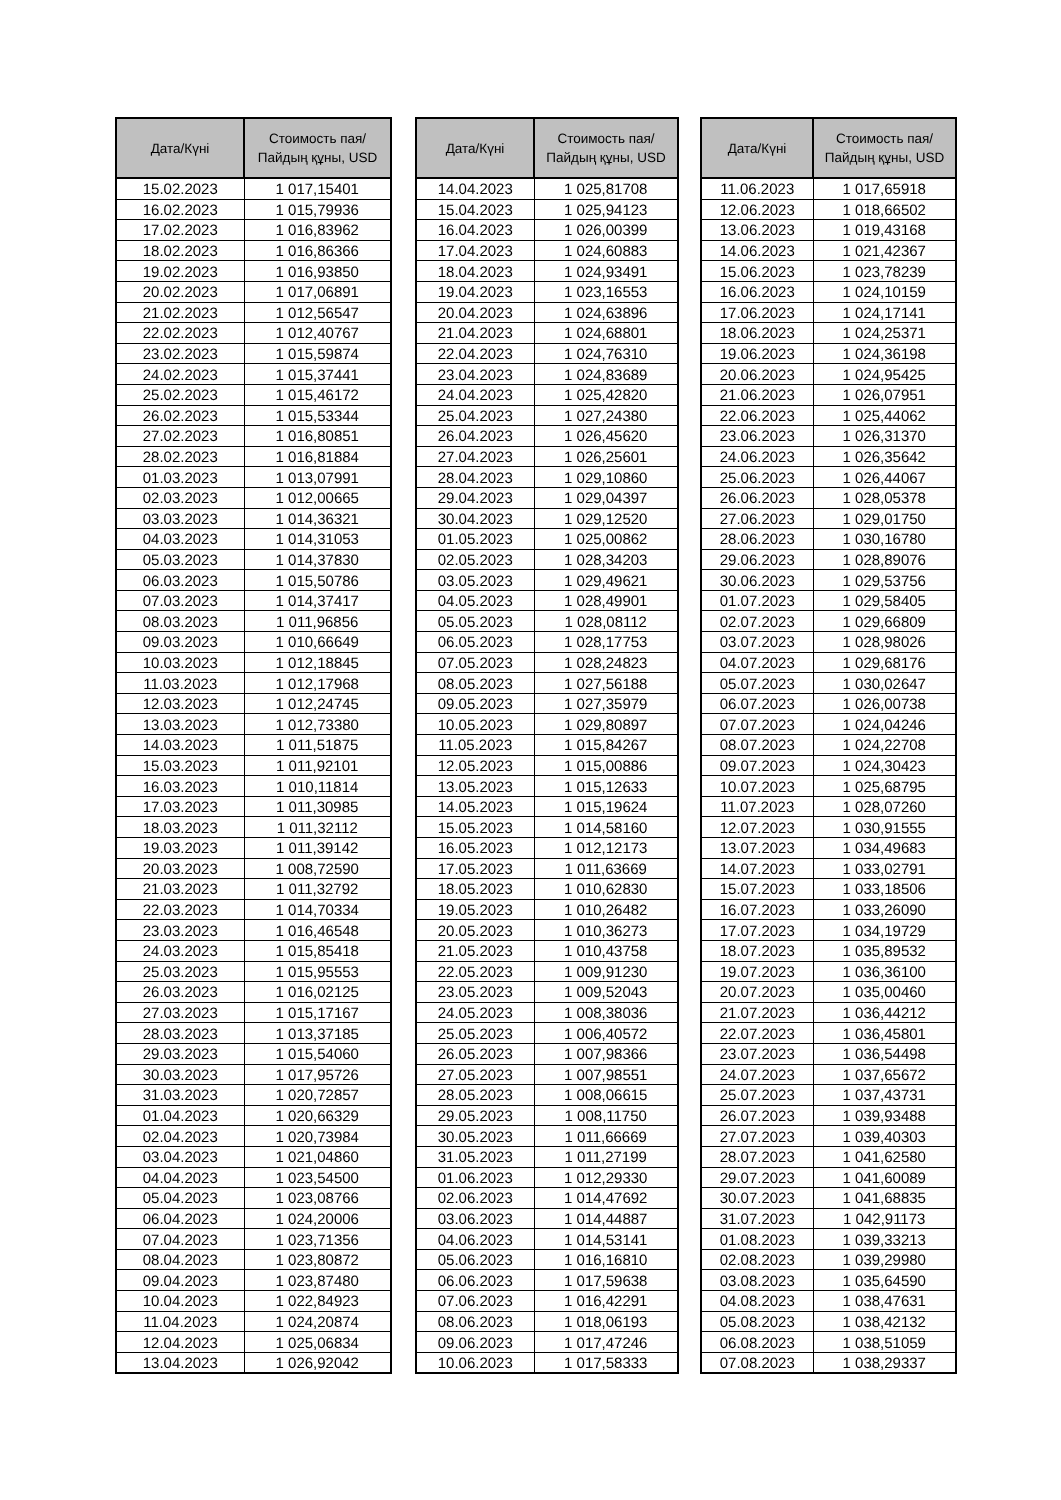| Дата/Күні | Стоимость пая/ Пайдың құны, USD |
| --- | --- |
| 15.02.2023 | 1 017,15401 |
| 16.02.2023 | 1 015,79936 |
| 17.02.2023 | 1 016,83962 |
| 18.02.2023 | 1 016,86366 |
| 19.02.2023 | 1 016,93850 |
| 20.02.2023 | 1 017,06891 |
| 21.02.2023 | 1 012,56547 |
| 22.02.2023 | 1 012,40767 |
| 23.02.2023 | 1 015,59874 |
| 24.02.2023 | 1 015,37441 |
| 25.02.2023 | 1 015,46172 |
| 26.02.2023 | 1 015,53344 |
| 27.02.2023 | 1 016,80851 |
| 28.02.2023 | 1 016,81884 |
| 01.03.2023 | 1 013,07991 |
| 02.03.2023 | 1 012,00665 |
| 03.03.2023 | 1 014,36321 |
| 04.03.2023 | 1 014,31053 |
| 05.03.2023 | 1 014,37830 |
| 06.03.2023 | 1 015,50786 |
| 07.03.2023 | 1 014,37417 |
| 08.03.2023 | 1 011,96856 |
| 09.03.2023 | 1 010,66649 |
| 10.03.2023 | 1 012,18845 |
| 11.03.2023 | 1 012,17968 |
| 12.03.2023 | 1 012,24745 |
| 13.03.2023 | 1 012,73380 |
| 14.03.2023 | 1 011,51875 |
| 15.03.2023 | 1 011,92101 |
| 16.03.2023 | 1 010,11814 |
| 17.03.2023 | 1 011,30985 |
| 18.03.2023 | 1 011,32112 |
| 19.03.2023 | 1 011,39142 |
| 20.03.2023 | 1 008,72590 |
| 21.03.2023 | 1 011,32792 |
| 22.03.2023 | 1 014,70334 |
| 23.03.2023 | 1 016,46548 |
| 24.03.2023 | 1 015,85418 |
| 25.03.2023 | 1 015,95553 |
| 26.03.2023 | 1 016,02125 |
| 27.03.2023 | 1 015,17167 |
| 28.03.2023 | 1 013,37185 |
| 29.03.2023 | 1 015,54060 |
| 30.03.2023 | 1 017,95726 |
| 31.03.2023 | 1 020,72857 |
| 01.04.2023 | 1 020,66329 |
| 02.04.2023 | 1 020,73984 |
| 03.04.2023 | 1 021,04860 |
| 04.04.2023 | 1 023,54500 |
| 05.04.2023 | 1 023,08766 |
| 06.04.2023 | 1 024,20006 |
| 07.04.2023 | 1 023,71356 |
| 08.04.2023 | 1 023,80872 |
| 09.04.2023 | 1 023,87480 |
| 10.04.2023 | 1 022,84923 |
| 11.04.2023 | 1 024,20874 |
| 12.04.2023 | 1 025,06834 |
| 13.04.2023 | 1 026,92042 |
| Дата/Күні | Стоимость пая/ Пайдың құны, USD |
| --- | --- |
| 14.04.2023 | 1 025,81708 |
| 15.04.2023 | 1 025,94123 |
| 16.04.2023 | 1 026,00399 |
| 17.04.2023 | 1 024,60883 |
| 18.04.2023 | 1 024,93491 |
| 19.04.2023 | 1 023,16553 |
| 20.04.2023 | 1 024,63896 |
| 21.04.2023 | 1 024,68801 |
| 22.04.2023 | 1 024,76310 |
| 23.04.2023 | 1 024,83689 |
| 24.04.2023 | 1 025,42820 |
| 25.04.2023 | 1 027,24380 |
| 26.04.2023 | 1 026,45620 |
| 27.04.2023 | 1 026,25601 |
| 28.04.2023 | 1 029,10860 |
| 29.04.2023 | 1 029,04397 |
| 30.04.2023 | 1 029,12520 |
| 01.05.2023 | 1 025,00862 |
| 02.05.2023 | 1 028,34203 |
| 03.05.2023 | 1 029,49621 |
| 04.05.2023 | 1 028,49901 |
| 05.05.2023 | 1 028,08112 |
| 06.05.2023 | 1 028,17753 |
| 07.05.2023 | 1 028,24823 |
| 08.05.2023 | 1 027,56188 |
| 09.05.2023 | 1 027,35979 |
| 10.05.2023 | 1 029,80897 |
| 11.05.2023 | 1 015,84267 |
| 12.05.2023 | 1 015,00886 |
| 13.05.2023 | 1 015,12633 |
| 14.05.2023 | 1 015,19624 |
| 15.05.2023 | 1 014,58160 |
| 16.05.2023 | 1 012,12173 |
| 17.05.2023 | 1 011,63669 |
| 18.05.2023 | 1 010,62830 |
| 19.05.2023 | 1 010,26482 |
| 20.05.2023 | 1 010,36273 |
| 21.05.2023 | 1 010,43758 |
| 22.05.2023 | 1 009,91230 |
| 23.05.2023 | 1 009,52043 |
| 24.05.2023 | 1 008,38036 |
| 25.05.2023 | 1 006,40572 |
| 26.05.2023 | 1 007,98366 |
| 27.05.2023 | 1 007,98551 |
| 28.05.2023 | 1 008,06615 |
| 29.05.2023 | 1 008,11750 |
| 30.05.2023 | 1 011,66669 |
| 31.05.2023 | 1 011,27199 |
| 01.06.2023 | 1 012,29330 |
| 02.06.2023 | 1 014,47692 |
| 03.06.2023 | 1 014,44887 |
| 04.06.2023 | 1 014,53141 |
| 05.06.2023 | 1 016,16810 |
| 06.06.2023 | 1 017,59638 |
| 07.06.2023 | 1 016,42291 |
| 08.06.2023 | 1 018,06193 |
| 09.06.2023 | 1 017,47246 |
| 10.06.2023 | 1 017,58333 |
| Дата/Күні | Стоимость пая/ Пайдың құны, USD |
| --- | --- |
| 11.06.2023 | 1 017,65918 |
| 12.06.2023 | 1 018,66502 |
| 13.06.2023 | 1 019,43168 |
| 14.06.2023 | 1 021,42367 |
| 15.06.2023 | 1 023,78239 |
| 16.06.2023 | 1 024,10159 |
| 17.06.2023 | 1 024,17141 |
| 18.06.2023 | 1 024,25371 |
| 19.06.2023 | 1 024,36198 |
| 20.06.2023 | 1 024,95425 |
| 21.06.2023 | 1 026,07951 |
| 22.06.2023 | 1 025,44062 |
| 23.06.2023 | 1 026,31370 |
| 24.06.2023 | 1 026,35642 |
| 25.06.2023 | 1 026,44067 |
| 26.06.2023 | 1 028,05378 |
| 27.06.2023 | 1 029,01750 |
| 28.06.2023 | 1 030,16780 |
| 29.06.2023 | 1 028,89076 |
| 30.06.2023 | 1 029,53756 |
| 01.07.2023 | 1 029,58405 |
| 02.07.2023 | 1 029,66809 |
| 03.07.2023 | 1 028,98026 |
| 04.07.2023 | 1 029,68176 |
| 05.07.2023 | 1 030,02647 |
| 06.07.2023 | 1 026,00738 |
| 07.07.2023 | 1 024,04246 |
| 08.07.2023 | 1 024,22708 |
| 09.07.2023 | 1 024,30423 |
| 10.07.2023 | 1 025,68795 |
| 11.07.2023 | 1 028,07260 |
| 12.07.2023 | 1 030,91555 |
| 13.07.2023 | 1 034,49683 |
| 14.07.2023 | 1 033,02791 |
| 15.07.2023 | 1 033,18506 |
| 16.07.2023 | 1 033,26090 |
| 17.07.2023 | 1 034,19729 |
| 18.07.2023 | 1 035,89532 |
| 19.07.2023 | 1 036,36100 |
| 20.07.2023 | 1 035,00460 |
| 21.07.2023 | 1 036,44212 |
| 22.07.2023 | 1 036,45801 |
| 23.07.2023 | 1 036,54498 |
| 24.07.2023 | 1 037,65672 |
| 25.07.2023 | 1 037,43731 |
| 26.07.2023 | 1 039,93488 |
| 27.07.2023 | 1 039,40303 |
| 28.07.2023 | 1 041,62580 |
| 29.07.2023 | 1 041,60089 |
| 30.07.2023 | 1 041,68835 |
| 31.07.2023 | 1 042,91173 |
| 01.08.2023 | 1 039,33213 |
| 02.08.2023 | 1 039,29980 |
| 03.08.2023 | 1 035,64590 |
| 04.08.2023 | 1 038,47631 |
| 05.08.2023 | 1 038,42132 |
| 06.08.2023 | 1 038,51059 |
| 07.08.2023 | 1 038,29337 |